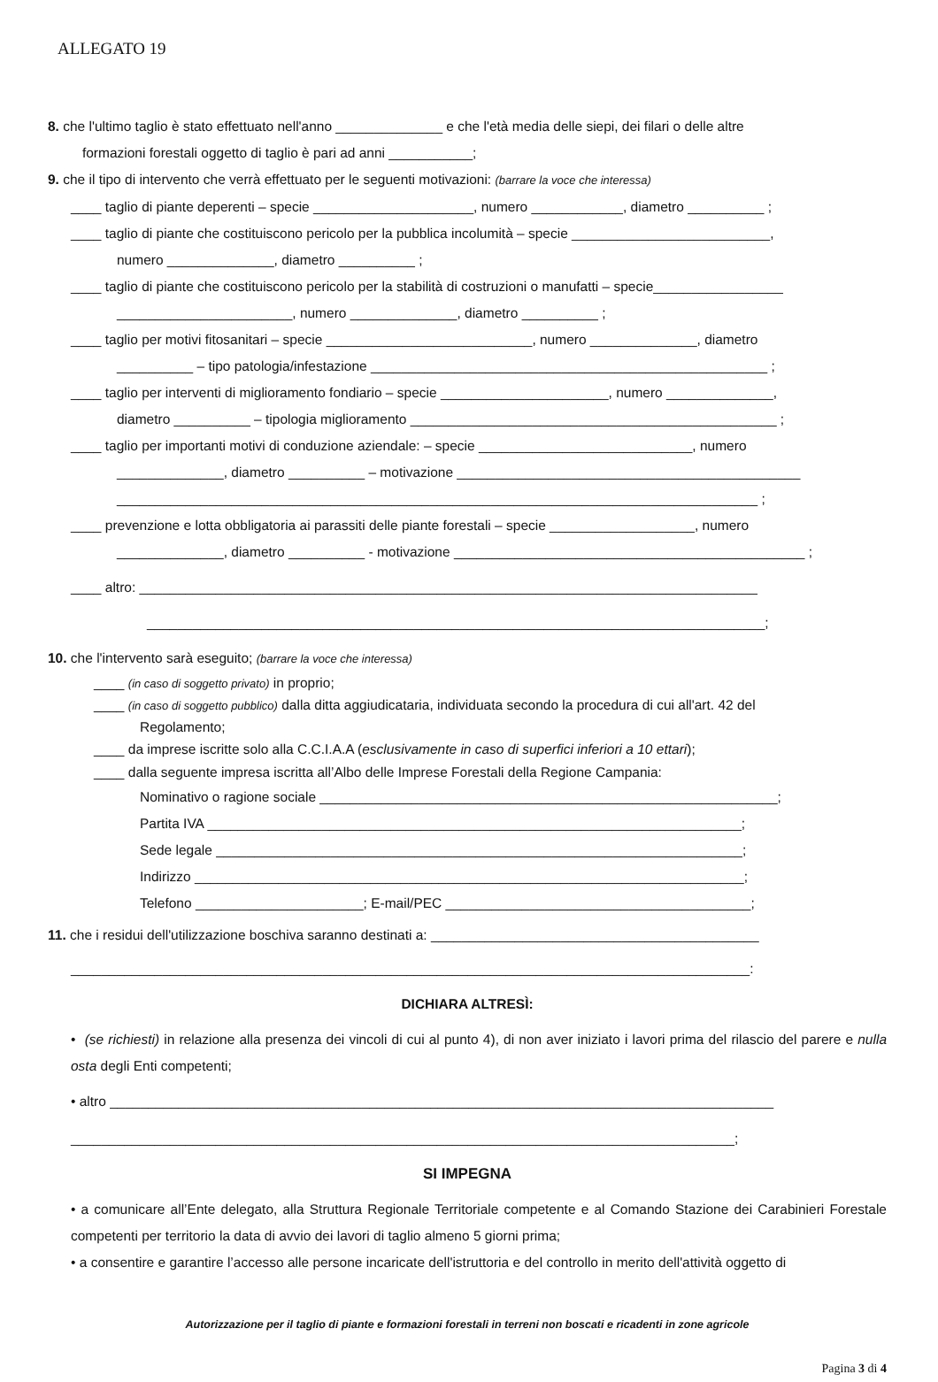ALLEGATO 19
8. che l'ultimo taglio è stato effettuato nell'anno ______________ e che l'età media delle siepi, dei filari o delle altre
formazioni forestali oggetto di taglio è pari ad anni ___________;
9. che il tipo di intervento che verrà effettuato per le seguenti motivazioni: (barrare la voce che interessa)
____ taglio di piante deperenti – specie _____________________, numero ____________, diametro __________ ;
____ taglio di piante che costituiscono pericolo per la pubblica incolumità – specie __________________________,
numero ______________, diametro __________ ;
____ taglio di piante che costituiscono pericolo per la stabilità di costruzioni o manufatti – specie_________________
_______________________, numero ______________, diametro __________ ;
____ taglio per motivi fitosanitari – specie ___________________________, numero ______________, diametro
__________ – tipo patologia/infestazione ____________________________________________________ ;
____ taglio per interventi di miglioramento fondiario – specie ______________________, numero ______________,
diametro __________ – tipologia miglioramento ________________________________________________ ;
____ taglio per importanti motivi di conduzione aziendale: – specie ____________________________, numero
______________, diametro __________ – motivazione _____________________________________________
____________________________________________________________________________________ ;
____ prevenzione e lotta obbligatoria ai parassiti delle piante forestali – specie ___________________, numero
______________, diametro __________ - motivazione ______________________________________________ ;
____ altro: _________________________________________________________________________________
_________________________________________________________________________________;
10. che l'intervento sarà eseguito; (barrare la voce che interessa)
____ (in caso di soggetto privato) in proprio;
____ (in caso di soggetto pubblico) dalla ditta aggiudicataria, individuata secondo la procedura di cui all'art. 42 del
Regolamento;
____ da imprese iscritte solo alla C.C.I.A.A (esclusivamente in caso di superfici inferiori a 10 ettari);
____ dalla seguente impresa iscritta all’Albo delle Imprese Forestali della Regione Campania:
Nominativo o ragione sociale ____________________________________________________________;
Partita IVA ______________________________________________________________________;
Sede legale _____________________________________________________________________;
Indirizzo ________________________________________________________________________;
Telefono ______________________; E-mail/PEC ________________________________________;
11. che i residui dell'utilizzazione boschiva saranno destinati a: ___________________________________________
_________________________________________________________________________________________:
DICHIARA ALTRESÌ:
• (se richiesti) in relazione alla presenza dei vincoli di cui al punto 4), di non aver iniziato i lavori prima del rilascio del parere e nulla osta degli Enti competenti;
• altro _______________________________________________________________________________________
_______________________________________________________________________________________;
SI IMPEGNA
• a comunicare all’Ente delegato, alla Struttura Regionale Territoriale competente e al Comando Stazione dei Carabinieri Forestale competenti per territorio la data di avvio dei lavori di taglio almeno 5 giorni prima;
• a consentire e garantire l’accesso alle persone incaricate dell'istruttoria e del controllo in merito dell'attività oggetto di
Autorizzazione per il taglio di piante e formazioni forestali in terreni non boscati e ricadenti in zone agricole
Pagina 3 di 4